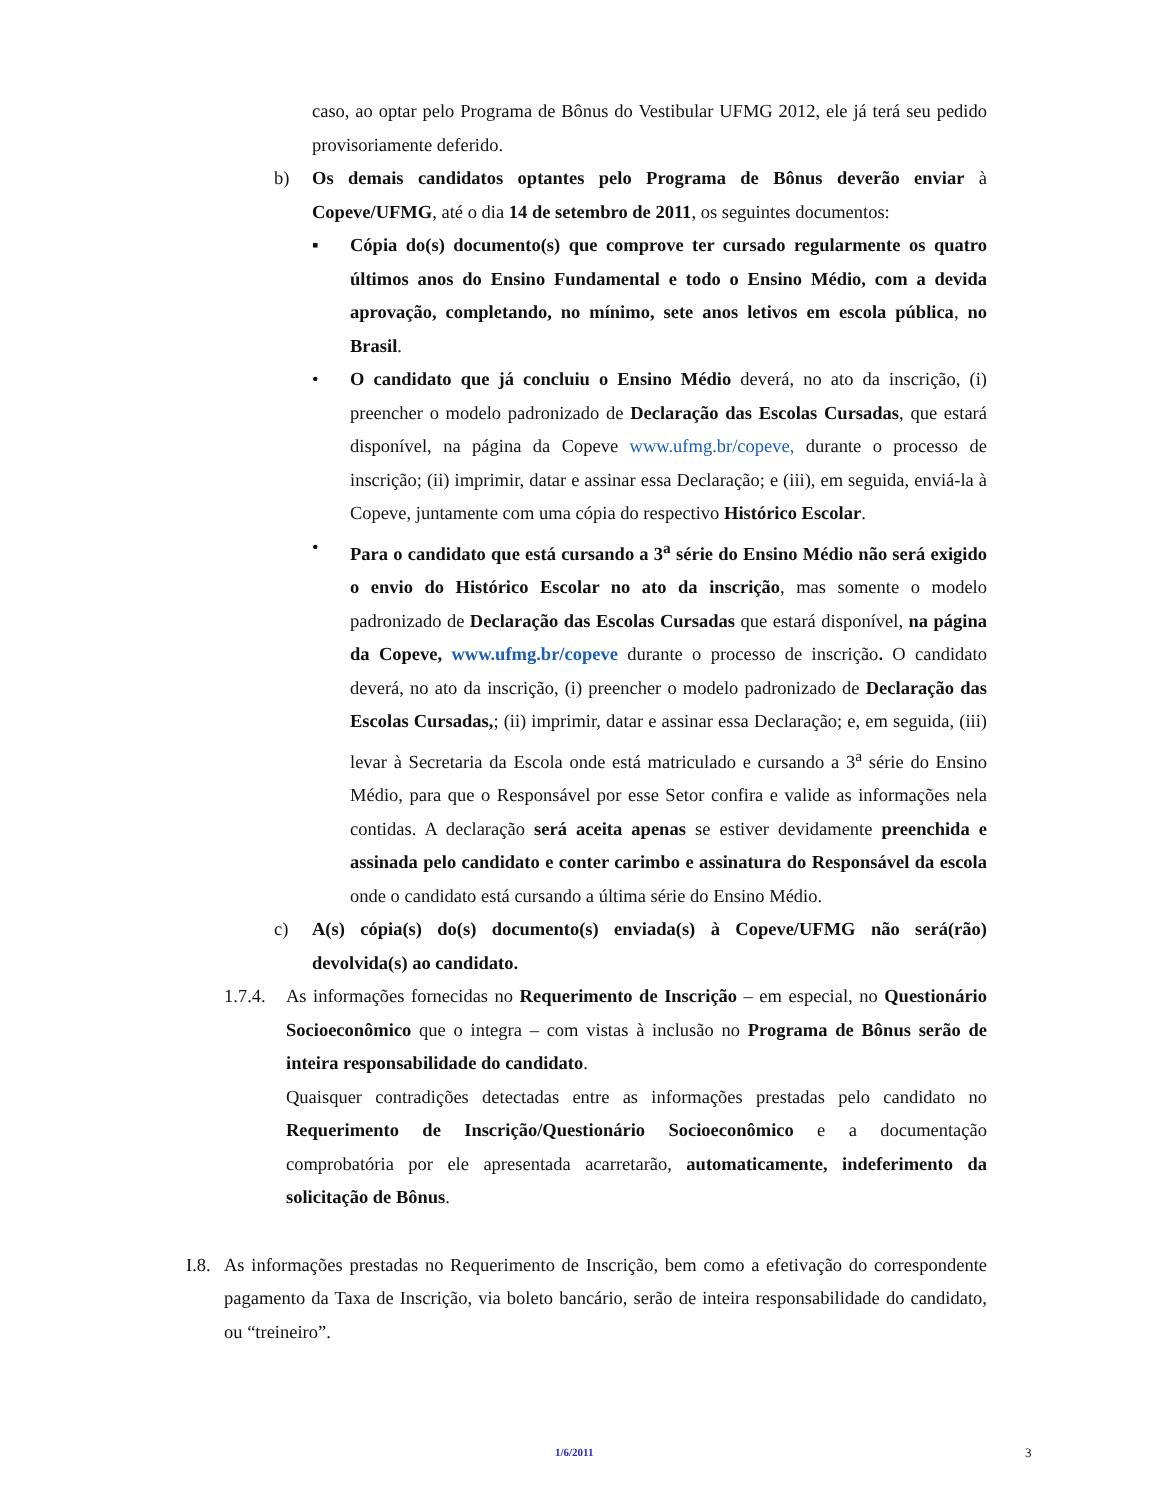caso, ao optar pelo Programa de Bônus do Vestibular UFMG 2012, ele já terá seu pedido provisoriamente deferido.
b) Os demais candidatos optantes pelo Programa de Bônus deverão enviar à Copeve/UFMG, até o dia 14 de setembro de 2011, os seguintes documentos:
▪ Cópia do(s) documento(s) que comprove ter cursado regularmente os quatro últimos anos do Ensino Fundamental e todo o Ensino Médio, com a devida aprovação, completando, no mínimo, sete anos letivos em escola pública, no Brasil.
• O candidato que já concluiu o Ensino Médio deverá, no ato da inscrição, (i) preencher o modelo padronizado de Declaração das Escolas Cursadas, que estará disponível, na página da Copeve www.ufmg.br/copeve, durante o processo de inscrição; (ii) imprimir, datar e assinar essa Declaração; e (iii), em seguida, enviá-la à Copeve, juntamente com uma cópia do respectivo Histórico Escolar.
• Para o candidato que está cursando a 3<sup>a</sup> série do Ensino Médio não será exigido o envio do Histórico Escolar no ato da inscrição, mas somente o modelo padronizado de Declaração das Escolas Cursadas que estará disponível, na página da Copeve, www.ufmg.br/copeve durante o processo de inscrição. O candidato deverá, no ato da inscrição, (i) preencher o modelo padronizado de Declaração das Escolas Cursadas,; (ii) imprimir, datar e assinar essa Declaração; e, em seguida, (iii) levar à Secretaria da Escola onde está matriculado e cursando a 3<sup>a</sup> série do Ensino Médio, para que o Responsável por esse Setor confira e valide as informações nela contidas. A declaração será aceita apenas se estiver devidamente preenchida e assinada pelo candidato e conter carimbo e assinatura do Responsável da escola onde o candidato está cursando a última série do Ensino Médio.
c) A(s) cópia(s) do(s) documento(s) enviada(s) à Copeve/UFMG não será(rão) devolvida(s) ao candidato.
1.7.4.
As informações fornecidas no Requerimento de Inscrição – em especial, no Questionário Socioeconômico que o integra – com vistas à inclusão no Programa de Bônus serão de inteira responsabilidade do candidato.
Quaisquer contradições detectadas entre as informações prestadas pelo candidato no Requerimento de Inscrição/Questionário Socioeconômico e a documentação comprobatória por ele apresentada acarretarão, automaticamente, indeferimento da solicitação de Bônus.
I.8.
As informações prestadas no Requerimento de Inscrição, bem como a efetivação do correspondente pagamento da Taxa de Inscrição, via boleto bancário, serão de inteira responsabilidade do candidato, ou “treineiro”.
1/6/2011 3